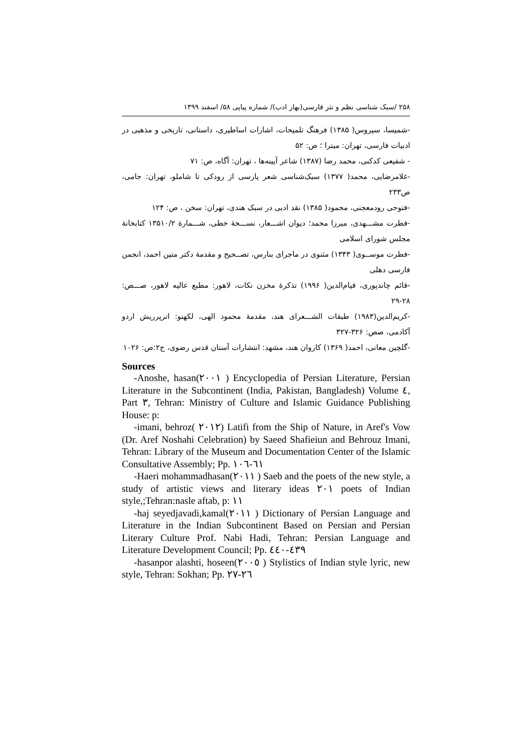۲۵۸ /سبک شناسی نظم و نثر فارسی(بهار ادب)/ شماره پیاپی ۵۸/ اسفند ۱۳۹۹
-شمیسا، سیروس( ۱۳۸۵) فرهنگ تلمیحات، اشارات اساطیری، داستانی، تاریخی و مذهبی در ادبیات فارسی، تهران: میترا ؛ ص: ۵۲
- شفیعی کدکنی، محمد رضا (۱۳۸۷) شاعر آیینه‌ها ، تهران: آگاه، ص: ۷۱
-غلامرضایی، محمد( ۱۳۷۷) سبک‌شناسی شعر پارسی از رودکی تا شاملو، تهران: جامی، ص۲۳۳
-فتوحی رودمعجنی، محمود( ۱۳۸۵) نقد ادبی در سبک هندی، تهران: سخن ، ص: ۱۲۴
-فطرت مشـــهدی، میرزا محمد؛ دیوان اشـــعار، نســـخهٔ خطی، شـــمارهٔ ۱۳۵۱۰/۲ کتابخانهٔ مجلس شورای اسلامی
-فطرت موســوی( ۱۳۴۳) مثنوی در ماجرای بنارس، تصــحیح و مقدمهٔ دکتر متین احمد، انجمن فارسی دهلی
-قائم چاندپوری، قیام‌الدین( ۱۹۹۶) تذکرهٔ مخزن نکات، لاهور: مطبع عالیه لاهور، صـــص: ۲۸-۲۹
-کریم‌الدین(۱۹۸۳) طبقات الشـــعرای هند، مقدمهٔ محمود الهی، لکهنو: اترپرریش اردو آکادمی، صص: ۳۲۶-۳۲۷
-گلچین معانی، احمد( ۱۳۶۹) کاروان هند، مشهد: انتشارات آستان قدس رضوی، ج۲:ص: ۱۰۲۶
Sources
-Anoshe, hasan(٢٠٠١ ) Encyclopedia of Persian Literature, Persian Literature in the Subcontinent (India, Pakistan, Bangladesh) Volume ٤, Part ٣, Tehran: Ministry of Culture and Islamic Guidance Publishing House: p:
-imani, behroz( ٢٠١٢) Latifi from the Ship of Nature, in Aref's Vow (Dr. Aref Noshahi Celebration) by Saeed Shafieiun and Behrouz Imani, Tehran: Library of the Museum and Documentation Center of the Islamic Consultative Assembly; Pp. ٦١-١٠٦
-Haeri mohammadhasan(٢٠١١ ) Saeb and the poets of the new style, a study of artistic views and literary ideas ٢٠١ poets of Indian style,;Tehran:nasle aftab, p: ١١
-haj seyedjavadi,kamal(٢٠١١ ) Dictionary of Persian Language and Literature in the Indian Subcontinent Based on Persian and Persian Literary Culture Prof. Nabi Hadi, Tehran: Persian Language and Literature Development Council; Pp. ٤٣٩-٤٤٠
-hasanpor alashti, hoseen(٢٠٠٥ ) Stylistics of Indian style lyric, new style, Tehran: Sokhan; Pp. ٢٦-٢٧